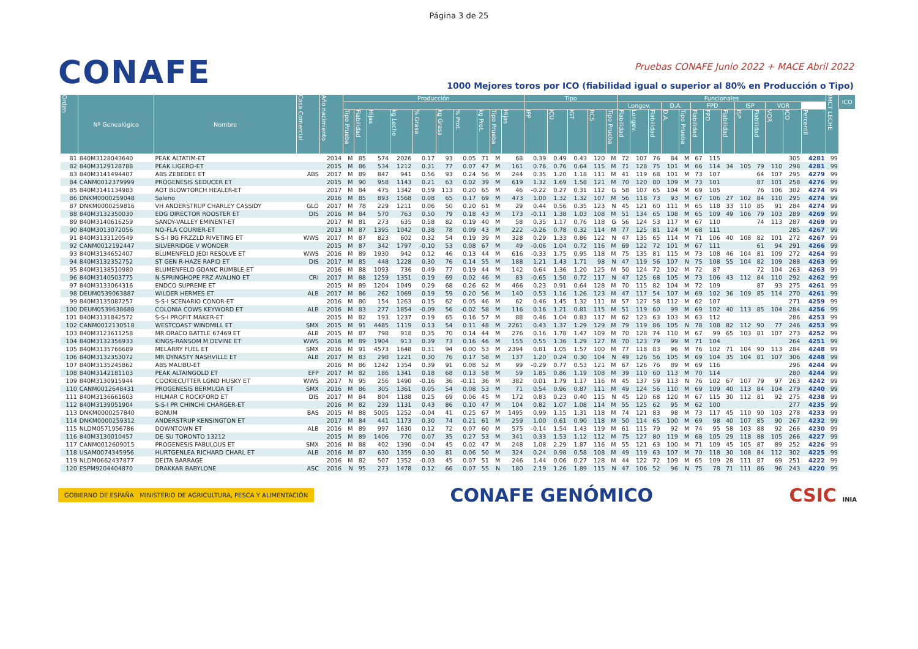Página 3 de 25
CONAFE
Pruebas CONAFE Junio 2022 + MACE Abril 2022
1000 Mejores toros por ICO (fiabilidad igual o superior al 80% en Producción o Tipo)
| Orden | Nº Genealógico | Nombre | Casa Comercial | Año nacimiento | Producción | | | | | | | | | | Tipo | | | | | Funcionales | | | | | | | | | | | | | IMCT LECHE | ICO |
| --- | --- | --- | --- | --- | --- | --- | --- | --- | --- | --- | --- | --- | --- | --- | --- | --- | --- | --- | --- | --- | --- | --- | --- | --- | --- | --- | --- | --- | --- | --- | --- | --- | --- | --- |
| | | | | | | | | | | | | | | | | | | | | Longev. | | | D.A. | | FPD | | | ISP | | VOR | | | | |
| | | | | | Tipo Prueba | Fiabilidad | Hijas | kg Leche | % Grasa | kg Grasa | % Prot. | kg Prot. | Tipo Prueba | Hijas | IPP | ICU | IGT | RCS | Tipo Prueba | Fiabilidad | Longev. | Fiabilidad | D.A. | Tipo Prueba | Fiabilidad | FPD | Fiabilidad | ISP | Fiabilidad | VOR | ICO | Percentil | | |
| 81 | 840M3128043640 | PEAK ALTATIM-ET | | 2014 | M | 85 | 574 | 2026 | 0.17 | 93 | 0.05 | 71 | M | 68 | 0.39 | 0.49 | 0.43 | 120 | M | 72 | 107 | 76 | 84 | M | 67 | 115 | | | | | 305 | 4281 | 99 | |
| 82 | 840M3129128788 | PEAK LIGERO-ET | | 2015 | M | 86 | 534 | 1212 | 0.31 | 77 | 0.07 | 47 | M | 161 | 0.76 | 0.76 | 0.64 | 115 | M | 71 | 128 | 75 | 101 | M | 66 | 114 | 34 | 105 | 79 | 110 | 298 | 4281 | 99 | |
| 83 | 840M3141494407 | ABS ZEBEDEE ET | ABS | 2017 | M | 89 | 847 | 941 | 0.56 | 93 | 0.24 | 56 | M | 244 | 0.35 | 1.20 | 1.18 | 111 | M | 41 | 119 | 68 | 101 | M | 73 | 107 | | | 64 | 107 | 295 | 4279 | 99 | |
| 84 | CANM0012379999 | PROGENESIS SEDUCER ET | | 2015 | M | 90 | 958 | 1143 | 0.21 | 63 | 0.02 | 39 | M | 619 | 1.32 | 1.69 | 1.58 | 121 | M | 70 | 120 | 80 | 109 | M | 73 | 101 | | | 87 | 101 | 258 | 4276 | 99 | |
| 85 | 840M3141134983 | AOT BLOWTORCH HEALER-ET | | 2017 | M | 84 | 475 | 1342 | 0.59 | 113 | 0.20 | 65 | M | 46 | -0.22 | 0.27 | 0.31 | 112 | G | 58 | 107 | 65 | 104 | M | 69 | 105 | | | 76 | 106 | 302 | 4274 | 99 | |
| 86 | DNKM0000259048 | Saleno | | 2016 | M | 85 | 893 | 1568 | 0.08 | 65 | 0.17 | 69 | M | 473 | 1.00 | 1.32 | 1.32 | 107 | M | 56 | 118 | 73 | 93 | M | 67 | 106 | 27 | 102 | 84 | 110 | 295 | 4274 | 99 | |
| 87 | DNKM0000259816 | VH ANDERSTRUP CHARLEY CASSIDY | GLO | 2017 | M | 78 | 229 | 1211 | 0.06 | 50 | 0.20 | 61 | M | 29 | 0.44 | 0.56 | 0.35 | 123 | N | 45 | 121 | 60 | 111 | M | 65 | 118 | 33 | 110 | 85 | 91 | 284 | 4274 | 99 | |
| 88 | 840M3132350030 | EDG DIRECTOR ROOSTER ET | DIS | 2016 | M | 84 | 570 | 763 | 0.50 | 79 | 0.18 | 43 | M | 173 | -0.11 | 1.38 | 1.03 | 108 | M | 51 | 134 | 65 | 108 | M | 65 | 109 | 49 | 106 | 79 | 103 | 289 | 4269 | 99 | |
| 89 | 840M3140616259 | SANDY-VALLEY EMINENT-ET | | 2017 | M | 81 | 273 | 635 | 0.58 | 82 | 0.19 | 40 | M | 58 | 0.35 | 1.17 | 0.76 | 118 | G | 56 | 124 | 53 | 117 | M | 67 | 110 | | | 74 | 113 | 287 | 4269 | 99 | |
| 90 | 840M3013072056 | NO-FLA COURIER-ET | | 2013 | M | 87 | 1395 | 1042 | 0.38 | 78 | 0.09 | 43 | M | 222 | -0.26 | 0.78 | 0.32 | 114 | M | 77 | 125 | 81 | 124 | M | 68 | 111 | | | | | 285 | 4267 | 99 | |
| 91 | 840M3133120549 | S-S-I BG FRZZLD RIVETING ET | WWS | 2017 | M | 87 | 823 | 602 | 0.32 | 54 | 0.19 | 39 | M | 328 | 0.29 | 1.33 | 0.86 | 122 | N | 47 | 135 | 65 | 114 | M | 71 | 106 | 40 | 108 | 82 | 101 | 272 | 4267 | 99 | |
| 92 | CANM0012192447 | SILVERRIDGE V WONDER | | 2015 | M | 87 | 342 | 1797 | -0.10 | 53 | 0.08 | 67 | M | 49 | -0.06 | 1.04 | 0.72 | 116 | M | 69 | 122 | 72 | 101 | M | 67 | 111 | | | 61 | 94 | 291 | 4266 | 99 | |
| 93 | 840M3134652407 | BLUMENFELD JEDI RESOLVE ET | WWS | 2016 | M | 89 | 1930 | 942 | 0.12 | 46 | 0.13 | 44 | M | 616 | -0.33 | 1.75 | 0.95 | 118 | M | 75 | 135 | 81 | 115 | M | 73 | 108 | 46 | 104 | 81 | 109 | 272 | 4264 | 99 | |
| 94 | 840M3132352752 | ST GEN R-HAZE RAPID ET | DIS | 2017 | M | 85 | 448 | 1228 | 0.30 | 76 | 0.14 | 55 | M | 188 | 1.21 | 1.43 | 1.71 | 98 | N | 47 | 119 | 56 | 107 | N | 75 | 108 | 55 | 104 | 82 | 109 | 288 | 4263 | 99 | |
| 95 | 840M3138510980 | BLUMENFELD GDANC RUMBLE-ET | | 2016 | M | 88 | 1093 | 736 | 0.49 | 77 | 0.19 | 44 | M | 142 | 0.64 | 1.36 | 1.20 | 125 | M | 50 | 124 | 72 | 102 | M | 72 | 87 | | | 72 | 104 | 263 | 4263 | 99 | |
| 96 | 840M3140503775 | N-SPRINGHOPE FRZ AVALINO ET | CRI | 2017 | M | 88 | 1259 | 1351 | 0.19 | 69 | 0.02 | 46 | M | 83 | -0.65 | 1.50 | 0.72 | 117 | N | 47 | 125 | 68 | 105 | M | 73 | 106 | 43 | 112 | 84 | 110 | 292 | 4262 | 99 | |
| 97 | 840M3133064316 | ENDCO SUPREME ET | | 2015 | M | 89 | 1204 | 1049 | 0.29 | 68 | 0.26 | 62 | M | 466 | 0.23 | 0.91 | 0.64 | 128 | M | 70 | 115 | 82 | 104 | M | 72 | 109 | | | 87 | 93 | 275 | 4261 | 99 | |
| 98 | DEUM0539063887 | WILDER HERMES ET | ALB | 2017 | M | 86 | 262 | 1069 | 0.19 | 59 | 0.20 | 56 | M | 140 | 0.53 | 1.16 | 1.26 | 123 | M | 47 | 117 | 54 | 107 | M | 69 | 102 | 36 | 109 | 85 | 114 | 270 | 4261 | 99 | |
| 99 | 840M3135087257 | S-S-I SCENARIO CONOR-ET | | 2016 | M | 80 | 154 | 1263 | 0.15 | 62 | 0.05 | 46 | M | 62 | 0.46 | 1.45 | 1.32 | 111 | M | 57 | 127 | 58 | 112 | M | 62 | 107 | | | | | 271 | 4259 | 99 | |
| 100 | DEUM0539638688 | COLONIA COWS KEYWORD ET | ALB | 2016 | M | 83 | 277 | 1854 | -0.09 | 56 | -0.02 | 58 | M | 116 | 0.16 | 1.21 | 0.81 | 115 | M | 51 | 119 | 60 | 99 | M | 69 | 102 | 40 | 113 | 85 | 104 | 284 | 4256 | 99 | |
| 101 | 840M3131842572 | S-S-I PROFIT MAKER-ET | | 2015 | M | 82 | 193 | 1237 | 0.19 | 65 | 0.16 | 57 | M | 88 | 0.46 | 1.04 | 0.83 | 117 | M | 62 | 123 | 63 | 103 | M | 63 | 112 | | | | | 286 | 4253 | 99 | |
| 102 | CANM0012130518 | WESTCOAST WINDMILL ET | SMX | 2015 | M | 91 | 4485 | 1119 | 0.13 | 54 | 0.11 | 48 | M | 2261 | 0.43 | 1.37 | 1.29 | 129 | M | 79 | 119 | 86 | 105 | N | 78 | 108 | 82 | 112 | 90 | 77 | 246 | 4253 | 99 | |
| 103 | 840M3123611258 | MR DRACO BATTLE 67469 ET | ALB | 2015 | M | 87 | 798 | 918 | 0.35 | 70 | 0.14 | 44 | M | 276 | 0.16 | 1.78 | 1.47 | 109 | M | 70 | 128 | 74 | 110 | M | 67 | 99 | 65 | 103 | 81 | 107 | 273 | 4252 | 99 | |
| 104 | 840M3132356933 | KINGS-RANSOM M DEVINE ET | WWS | 2016 | M | 89 | 1904 | 913 | 0.39 | 73 | 0.16 | 46 | M | 155 | 0.55 | 1.36 | 1.29 | 127 | M | 70 | 123 | 79 | 99 | M | 71 | 104 | | | | | 264 | 4251 | 99 | |
| 105 | 840M3135766689 | MELARRY FUEL ET | SMX | 2016 | M | 91 | 4573 | 1648 | 0.31 | 94 | 0.00 | 53 | M | 2394 | 0.81 | 1.05 | 1.57 | 100 | M | 77 | 118 | 83 | 96 | M | 76 | 102 | 71 | 104 | 90 | 113 | 284 | 4248 | 99 | |
| 106 | 840M3132353072 | MR DYNASTY NASHVILLE ET | ALB | 2017 | M | 83 | 298 | 1221 | 0.30 | 76 | 0.17 | 58 | M | 137 | 1.20 | 0.24 | 0.30 | 104 | N | 49 | 126 | 56 | 105 | M | 69 | 104 | 35 | 104 | 81 | 107 | 306 | 4248 | 99 | |
| 107 | 840M3135245862 | ABS MALIBU-ET | | 2016 | M | 86 | 1242 | 1354 | 0.39 | 91 | 0.08 | 52 | M | 99 | -0.29 | 0.77 | 0.53 | 121 | M | 67 | 126 | 76 | 89 | M | 69 | 116 | | | | | 296 | 4244 | 99 | |
| 108 | 840M3142181103 | PEAK ALTAINGOLD ET | EFP | 2017 | M | 82 | 186 | 1341 | 0.18 | 68 | 0.13 | 58 | M | 59 | 1.85 | 0.86 | 1.19 | 108 | M | 39 | 110 | 60 | 113 | M | 70 | 114 | | | | | 280 | 4244 | 99 | |
| 109 | 840M3130915944 | COOKIECUTTER LGND HUSKY ET | WWS | 2017 | N | 95 | 256 | 1490 | -0.16 | 36 | -0.11 | 36 | M | 382 | 0.01 | 1.79 | 1.17 | 116 | M | 45 | 137 | 59 | 113 | N | 76 | 102 | 67 | 107 | 79 | 97 | 263 | 4242 | 99 | |
| 110 | CANM0012648431 | PROGENESIS BERMUDA ET | SMX | 2016 | M | 86 | 305 | 1361 | 0.05 | 54 | 0.08 | 53 | M | 71 | 0.54 | 0.96 | 0.87 | 111 | M | 49 | 124 | 56 | 110 | M | 69 | 109 | 40 | 113 | 84 | 104 | 279 | 4240 | 99 | |
| 111 | 840M3136661603 | HILMAR C ROCKFORD ET | DIS | 2017 | M | 84 | 804 | 1188 | 0.25 | 69 | 0.06 | 45 | M | 172 | 0.83 | 0.23 | 0.40 | 115 | N | 45 | 120 | 68 | 120 | M | 67 | 115 | 30 | 112 | 81 | 92 | 275 | 4238 | 99 | |
| 112 | 840M3139051904 | S-S-I PR CHINCHI CHARGER-ET | | 2016 | M | 82 | 239 | 1131 | 0.43 | 86 | 0.10 | 47 | M | 104 | 0.82 | 1.07 | 1.08 | 114 | M | 55 | 125 | 62 | 95 | M | 62 | 100 | | | | | 277 | 4235 | 99 | |
| 113 | DNKM0000257840 | BONUM | BAS | 2015 | M | 88 | 5005 | 1252 | -0.04 | 41 | 0.25 | 67 | M | 1495 | 0.99 | 1.15 | 1.31 | 118 | M | 74 | 121 | 83 | 98 | M | 73 | 117 | 45 | 110 | 90 | 103 | 278 | 4233 | 99 | |
| 114 | DNKM0000259312 | ANDERSTRUP KENSINGTON ET | | 2017 | M | 84 | 441 | 1173 | 0.30 | 74 | 0.21 | 61 | M | 259 | 1.00 | 0.61 | 0.90 | 118 | M | 50 | 114 | 65 | 100 | M | 69 | 98 | 40 | 107 | 85 | 90 | 267 | 4232 | 99 | |
| 115 | NLDM0571956786 | DOWNTOWN ET | ALB | 2016 | M | 89 | 997 | 1630 | 0.12 | 72 | 0.07 | 60 | M | 575 | -0.14 | 1.54 | 1.43 | 119 | M | 61 | 115 | 79 | 92 | M | 74 | 95 | 58 | 103 | 88 | 92 | 266 | 4230 | 99 | |
| 116 | 840M3130010457 | DE-SU TORONTO 13212 | | 2015 | M | 89 | 1406 | 770 | 0.07 | 35 | 0.27 | 53 | M | 341 | 0.33 | 1.53 | 1.12 | 112 | M | 75 | 127 | 80 | 119 | M | 68 | 105 | 29 | 118 | 88 | 105 | 266 | 4227 | 99 | |
| 117 | CANM0012609015 | PROGENESIS FABULOUS ET | SMX | 2016 | M | 88 | 402 | 1390 | -0.04 | 45 | 0.02 | 47 | M | 248 | 1.08 | 2.29 | 1.87 | 116 | M | 55 | 121 | 63 | 100 | M | 71 | 109 | 45 | 105 | 87 | 89 | 252 | 4226 | 99 | |
| 118 | USAM0074345956 | HURTGENLEA RICHARD CHARL ET | ALB | 2016 | M | 87 | 630 | 1359 | 0.30 | 81 | 0.06 | 50 | M | 324 | 0.24 | 0.98 | 0.58 | 108 | M | 49 | 119 | 63 | 107 | M | 70 | 118 | 30 | 108 | 84 | 112 | 302 | 4225 | 99 | |
| 119 | NLDM0662437877 | DELTA BARRAGE | | 2016 | M | 82 | 507 | 1352 | -0.03 | 45 | 0.07 | 51 | M | 246 | 1.44 | 0.06 | 0.27 | 128 | M | 44 | 122 | 72 | 109 | M | 65 | 109 | 28 | 111 | 87 | 69 | 251 | 4222 | 99 | |
| 120 | ESPM9204404870 | DRAKKAR BABYLONE | ASC | 2016 | N | 95 | 273 | 1478 | 0.12 | 66 | 0.07 | 55 | N | 180 | 2.19 | 1.26 | 1.89 | 115 | N | 47 | 106 | 52 | 96 | N | 75 | 78 | 71 | 111 | 86 | 96 | 243 | 4220 | 99 | |
GOBIERNO DE ESPAÑA MINISTERIO DE AGRICULTURA, PESCA Y ALIMENTACIÓN
CONAFE GENÓMICO CSIC INIA